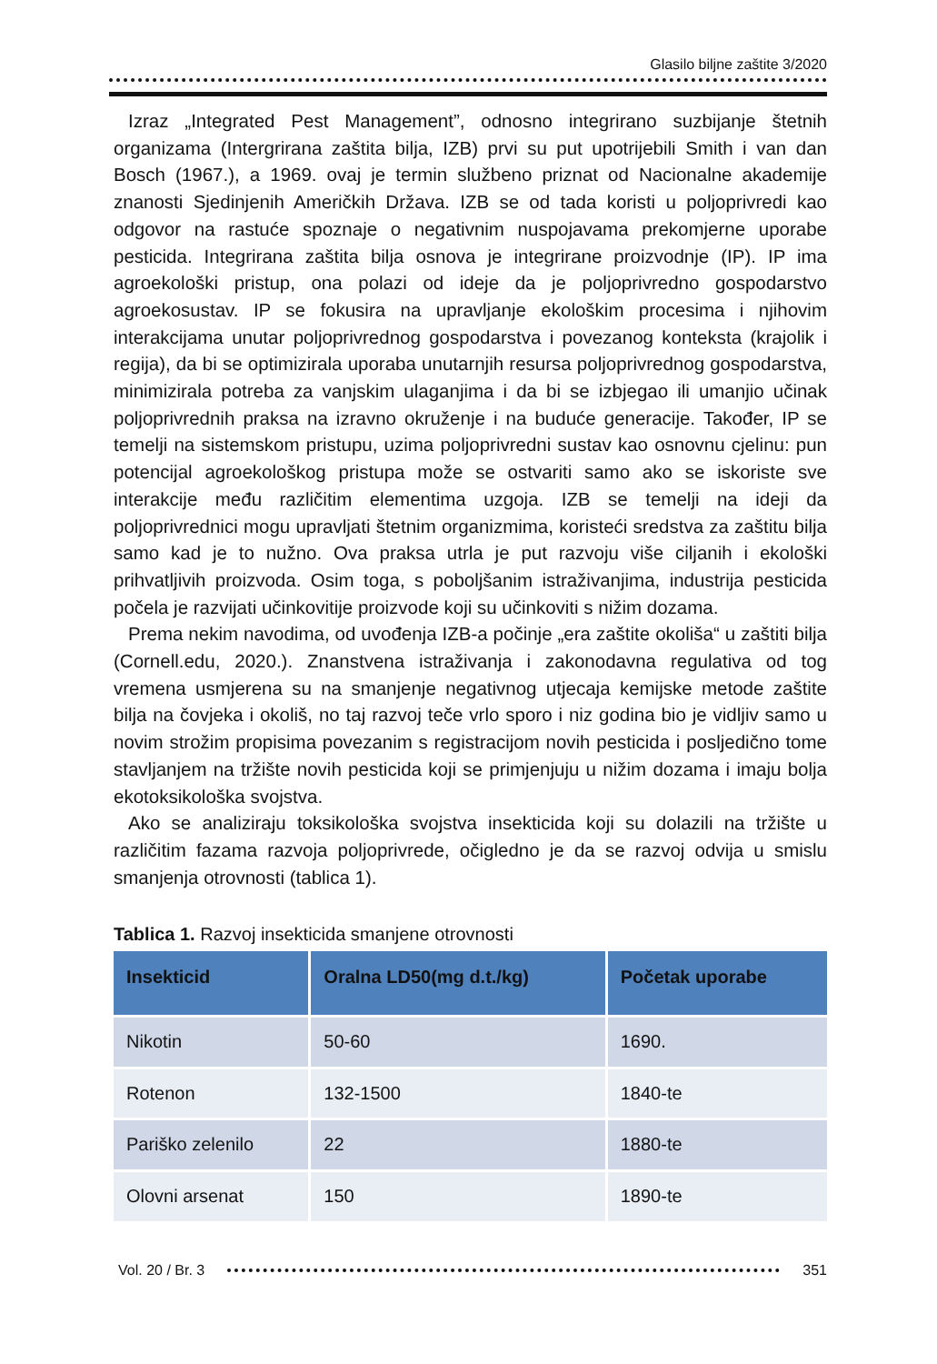Glasilo biljne zaštite 3/2020
Izraz „Integrated Pest Management”, odnosno integrirano suzbijanje štetnih organizama (Intergrirana zaštita bilja, IZB) prvi su put upotrijebili Smith i van dan Bosch (1967.), a 1969. ovaj je termin službeno priznat od Nacionalne akademije znanosti Sjedinjenih Američkih Država. IZB se od tada koristi u poljoprivredi kao odgovor na rastuće spoznaje o negativnim nuspojavama prekomjerne uporabe pesticida. Integrirana zaštita bilja osnova je integrirane proizvodnje (IP). IP ima agroekološki pristup, ona polazi od ideje da je poljoprivredno gospodarstvo agroekosustav. IP se fokusira na upravljanje ekološkim procesima i njihovim interakcijama unutar poljoprivrednog gospodarstva i povezanog konteksta (krajolik i regija), da bi se optimizirala uporaba unutarnjih resursa poljoprivrednog gospodarstva, minimizirala potreba za vanjskim ulaganjima i da bi se izbjegao ili umanjio učinak poljoprivrednih praksa na izravno okruženje i na buduće generacije. Također, IP se temelji na sistemskom pristupu, uzima poljoprivredni sustav kao osnovnu cjelinu: pun potencijal agroekološkog pristupa može se ostvariti samo ako se iskoriste sve interakcije među različitim elementima uzgoja. IZB se temelji na ideji da poljoprivrednici mogu upravljati štetnim organizmima, koristeći sredstva za zaštitu bilja samo kad je to nužno. Ova praksa utrla je put razvoju više ciljanih i ekološki prihvatljivih proizvoda. Osim toga, s poboljšanim istraživanjima, industrija pesticida počela je razvijati učinkovitije proizvode koji su učinkoviti s nižim dozama.
Prema nekim navodima, od uvođenja IZB-a počinje „era zaštite okoliša“ u zaštiti bilja (Cornell.edu, 2020.). Znanstvena istraživanja i zakonodavna regulativa od tog vremena usmjerena su na smanjenje negativnog utjecaja kemijske metode zaštite bilja na čovjeka i okoliš, no taj razvoj teče vrlo sporo i niz godina bio je vidljiv samo u novim strožim propisima povezanim s registracijom novih pesticida i posljedično tome stavljanjem na tržište novih pesticida koji se primjenjuju u nižim dozama i imaju bolja ekotoksikološka svojstva.
Ako se analiziraju toksikološka svojstva insekticida koji su dolazili na tržište u različitim fazama razvoja poljoprivrede, očigledno je da se razvoj odvija u smislu smanjenja otrovnosti (tablica 1).
Tablica 1. Razvoj insekticida smanjene otrovnosti
| Insekticid | Oralna LD50(mg d.t./kg) | Početak uporabe |
| --- | --- | --- |
| Nikotin | 50-60 | 1690. |
| Rotenon | 132-1500 | 1840-te |
| Pariško zelenilo | 22 | 1880-te |
| Olovni arsenat | 150 | 1890-te |
Vol. 20 / Br. 3 351